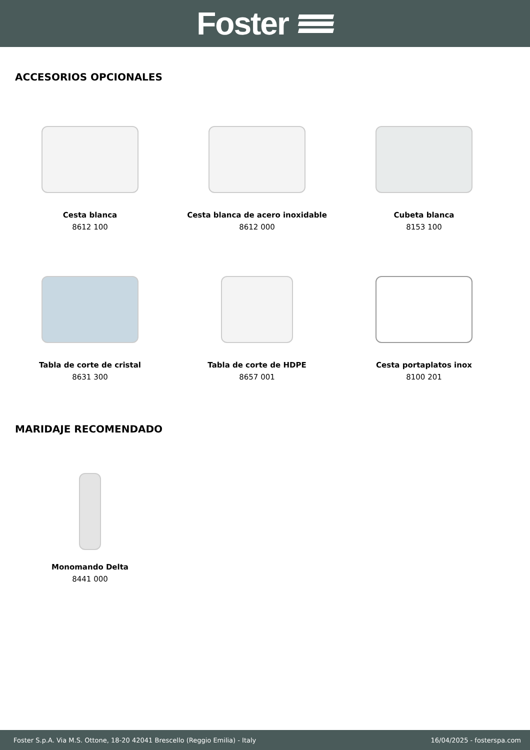Foster
ACCESORIOS OPCIONALES
Cesta blanca
8612 100
Cesta blanca de acero inoxidable
8612 000
Cubeta blanca
8153 100
Tabla de corte de cristal
8631 300
Tabla de corte de HDPE
8657 001
Cesta portaplatos inox
8100 201
MARIDAJE RECOMENDADO
Monomando Delta
8441 000
Foster S.p.A. Via M.S. Ottone, 18-20 42041 Brescello (Reggio Emilia) - Italy 16/04/2025 - fosterspa.com